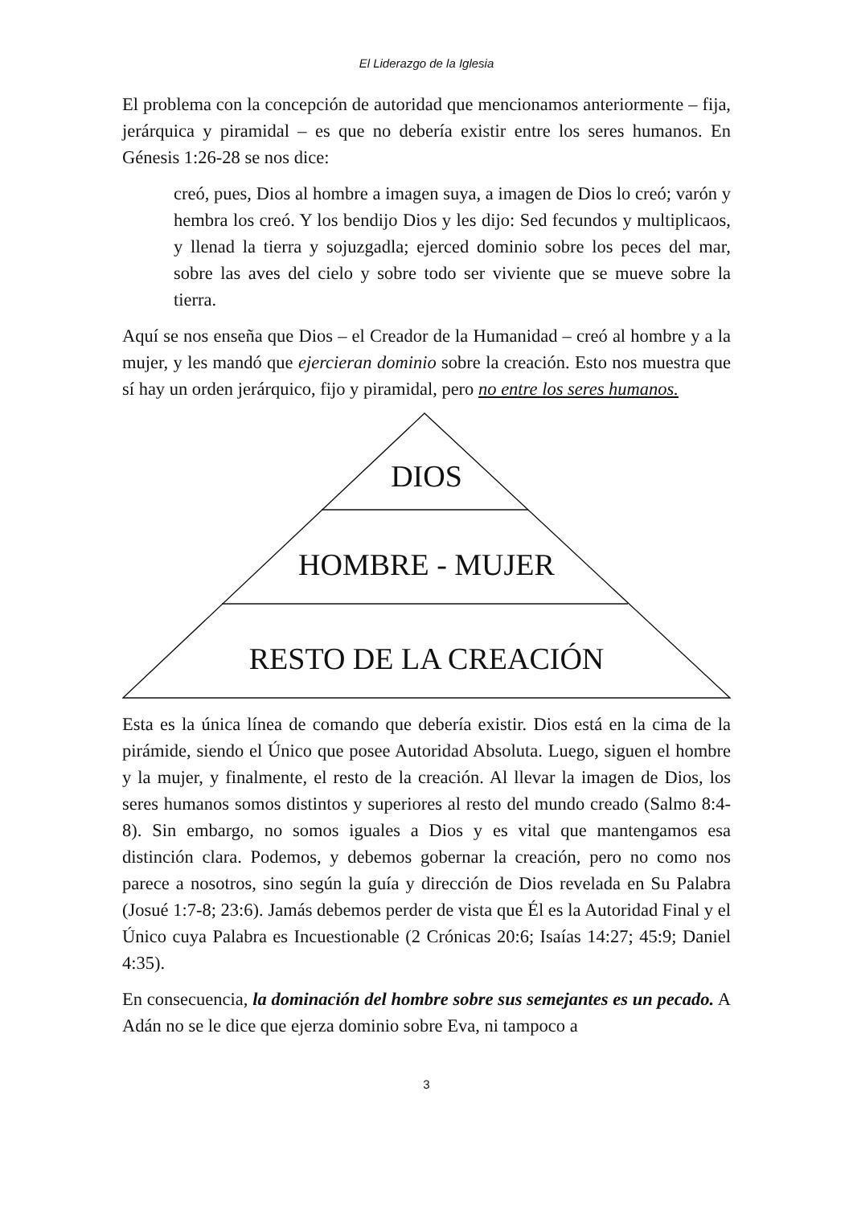El Liderazgo de la Iglesia
El problema con la concepción de autoridad que mencionamos anteriormente – fija, jerárquica y piramidal – es que no debería existir entre los seres humanos. En Génesis 1:26-28 se nos dice:
creó, pues, Dios al hombre a imagen suya, a imagen de Dios lo creó; varón y hembra los creó. Y los bendijo Dios y les dijo: Sed fecundos y multiplicaos, y llenad la tierra y sojuzgadla; ejerced dominio sobre los peces del mar, sobre las aves del cielo y sobre todo ser viviente que se mueve sobre la tierra.
Aquí se nos enseña que Dios – el Creador de la Humanidad – creó al hombre y a la mujer, y les mandó que ejercieran dominio sobre la creación. Esto nos muestra que sí hay un orden jerárquico, fijo y piramidal, pero no entre los seres humanos.
DIOS
HOMBRE - MUJER
RESTO DE LA CREACIÓN
Esta es la única línea de comando que debería existir. Dios está en la cima de la pirámide, siendo el Único que posee Autoridad Absoluta. Luego, siguen el hombre y la mujer, y finalmente, el resto de la creación. Al llevar la imagen de Dios, los seres humanos somos distintos y superiores al resto del mundo creado (Salmo 8:4-8). Sin embargo, no somos iguales a Dios y es vital que mantengamos esa distinción clara. Podemos, y debemos gobernar la creación, pero no como nos parece a nosotros, sino según la guía y dirección de Dios revelada en Su Palabra (Josué 1:7-8; 23:6). Jamás debemos perder de vista que Él es la Autoridad Final y el Único cuya Palabra es Incuestionable (2 Crónicas 20:6; Isaías 14:27; 45:9; Daniel 4:35).
En consecuencia, la dominación del hombre sobre sus semejantes es un pecado. A Adán no se le dice que ejerza dominio sobre Eva, ni tampoco a
3